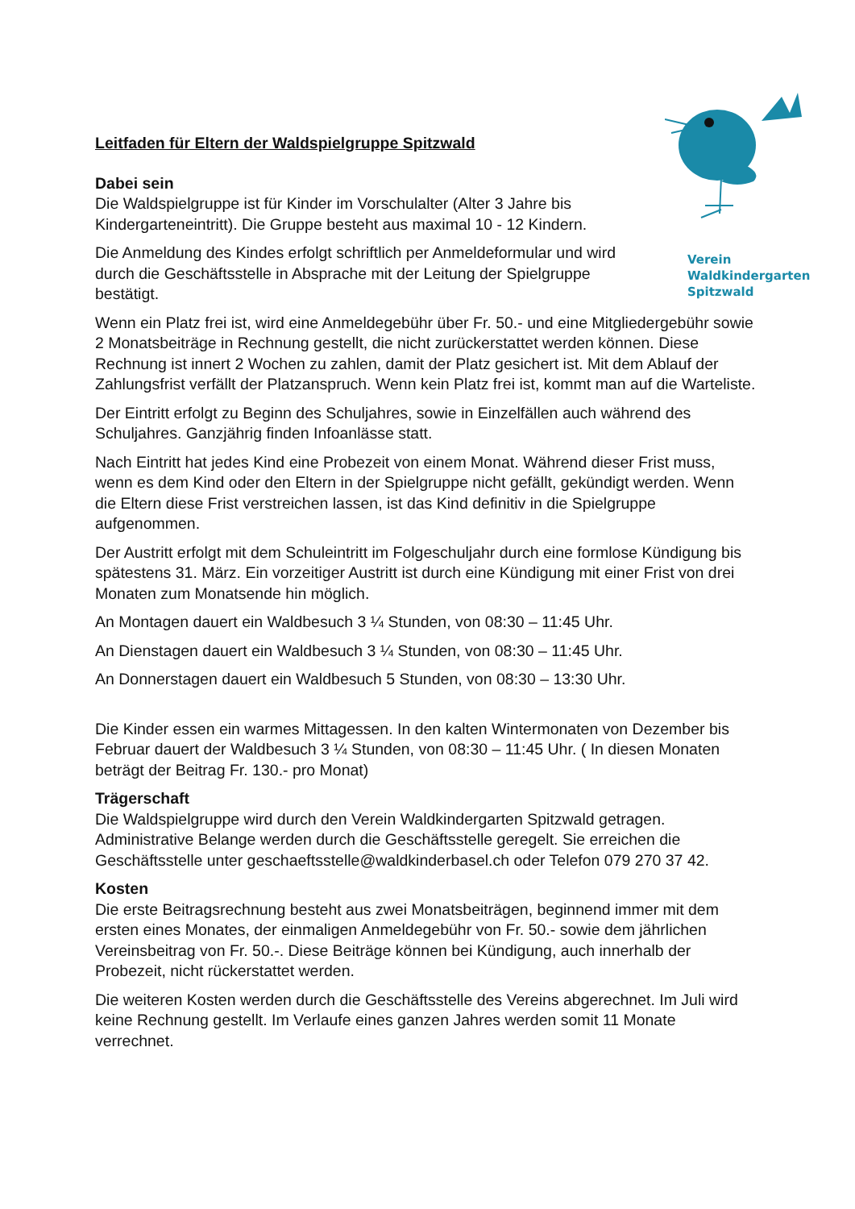Verein
Waldkindergarten
Spitzwald
Leitfaden für Eltern der Waldspielgruppe Spitzwald
Dabei sein
Die Waldspielgruppe ist für Kinder im Vorschulalter (Alter 3 Jahre bis Kindergarteneintritt). Die Gruppe besteht aus maximal 10 - 12 Kindern.
Die Anmeldung des Kindes erfolgt schriftlich per Anmeldeformular und wird durch die Geschäftsstelle in Absprache mit der Leitung der Spielgruppe bestätigt.
Wenn ein Platz frei ist, wird eine Anmeldegebühr über Fr. 50.- und eine Mitgliedergebühr sowie 2 Monatsbeiträge in Rechnung gestellt, die nicht zurückerstattet werden können. Diese Rechnung ist innert 2 Wochen zu zahlen, damit der Platz gesichert ist. Mit dem Ablauf der Zahlungsfrist verfällt der Platzanspruch. Wenn kein Platz frei ist, kommt man auf die Warteliste.
Der Eintritt erfolgt zu Beginn des Schuljahres, sowie in Einzelfällen auch während des Schuljahres. Ganzjährig finden Infoanlässe statt.
Nach Eintritt hat jedes Kind eine Probezeit von einem Monat. Während dieser Frist muss, wenn es dem Kind oder den Eltern in der Spielgruppe nicht gefällt, gekündigt werden. Wenn die Eltern diese Frist verstreichen lassen, ist das Kind definitiv in die Spielgruppe aufgenommen.
Der Austritt erfolgt mit dem Schuleintritt im Folgeschuljahr durch eine formlose Kündigung bis spätestens 31. März. Ein vorzeitiger Austritt ist durch eine Kündigung mit einer Frist von drei Monaten zum Monatsende hin möglich.
An Montagen dauert ein Waldbesuch 3 ¼ Stunden, von 08:30 – 11:45 Uhr.
An Dienstagen dauert ein Waldbesuch 3 ¼ Stunden, von 08:30 – 11:45 Uhr.
An Donnerstagen dauert ein Waldbesuch 5 Stunden, von 08:30 – 13:30 Uhr.
Die Kinder essen ein warmes Mittagessen. In den kalten Wintermonaten von Dezember bis Februar dauert der Waldbesuch 3 ¼ Stunden, von 08:30 – 11:45 Uhr. ( In diesen Monaten beträgt der Beitrag Fr. 130.- pro Monat)
Trägerschaft
Die Waldspielgruppe wird durch den Verein Waldkindergarten Spitzwald getragen. Administrative Belange werden durch die Geschäftsstelle geregelt. Sie erreichen die Geschäftsstelle unter geschaeftsstelle@waldkinderbasel.ch oder Telefon 079 270 37 42.
Kosten
Die erste Beitragsrechnung besteht aus zwei Monatsbeiträgen, beginnend immer mit dem ersten eines Monates, der einmaligen Anmeldegebühr von Fr. 50.- sowie dem jährlichen Vereinsbeitrag von Fr. 50.-. Diese Beiträge können bei Kündigung, auch innerhalb der Probezeit, nicht rückerstattet werden.
Die weiteren Kosten werden durch die Geschäftsstelle des Vereins abgerechnet. Im Juli wird keine Rechnung gestellt. Im Verlaufe eines ganzen Jahres werden somit 11 Monate verrechnet.